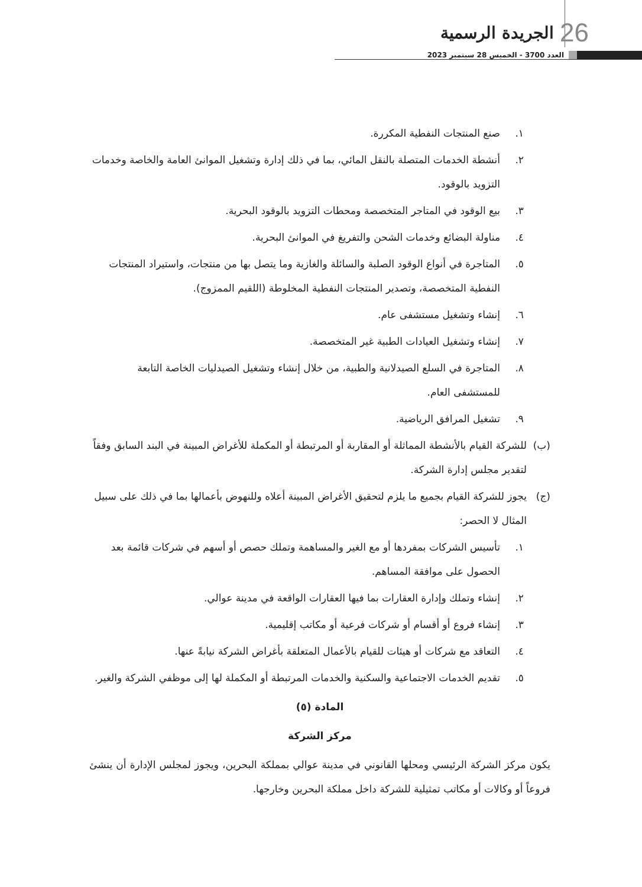الجريدة الرسمية 26
العدد 3700 - الخميس 28 سبتمبر 2023
١. صنع المنتجات النفطية المكررة.
٢. أنشطة الخدمات المتصلة بالنقل المائي، بما في ذلك إدارة وتشغيل الموانئ العامة والخاصة وخدمات التزويد بالوقود.
٣. بيع الوقود في المتاجر المتخصصة ومحطات التزويد بالوقود البحرية.
٤. مناولة البضائع وخدمات الشحن والتفريغ في الموانئ البحرية.
٥. المتاجرة في أنواع الوقود الصلبة والسائلة والغازية وما يتصل بها من منتجات، واستيراد المنتجات النفطية المتخصصة، وتصدير المنتجات النفطية المخلوطة (اللقيم الممزوج).
٦. إنشاء وتشغيل مستشفى عام.
٧. إنشاء وتشغيل العيادات الطبية غير المتخصصة.
٨. المتاجرة في السلع الصيدلانية والطبية، من خلال إنشاء وتشغيل الصيدليات الخاصة التابعة للمستشفى العام.
٩. تشغيل المرافق الرياضية.
(ب) للشركة القيام بالأنشطة المماثلة أو المقاربة أو المرتبطة أو المكملة للأغراض المبينة في البند السابق وفقاً لتقدير مجلس إدارة الشركة.
(ج) يجوز للشركة القيام بجميع ما يلزم لتحقيق الأغراض المبينة أعلاه وللنهوض بأعمالها بما في ذلك على سبيل المثال لا الحصر:
١. تأسيس الشركات بمفردها أو مع الغير والمساهمة وتملك حصص أو أسهم في شركات قائمة بعد الحصول على موافقة المساهم.
٢. إنشاء وتملك وإدارة العقارات بما فيها العقارات الواقعة في مدينة عوالي.
٣. إنشاء فروع أو أقسام أو شركات فرعية أو مكاتب إقليمية.
٤. التعاقد مع شركات أو هيئات للقيام بالأعمال المتعلقة بأغراض الشركة نيابةً عنها.
٥. تقديم الخدمات الاجتماعية والسكنية والخدمات المرتبطة أو المكملة لها إلى موظفي الشركة والغير.
المادة (٥)
مركز الشركة
يكون مركز الشركة الرئيسي ومحلها القانوني في مدينة عوالي بمملكة البحرين، ويجوز لمجلس الإدارة أن ينشئ فروعاً أو وكالات أو مكاتب تمثيلية للشركة داخل مملكة البحرين وخارجها.